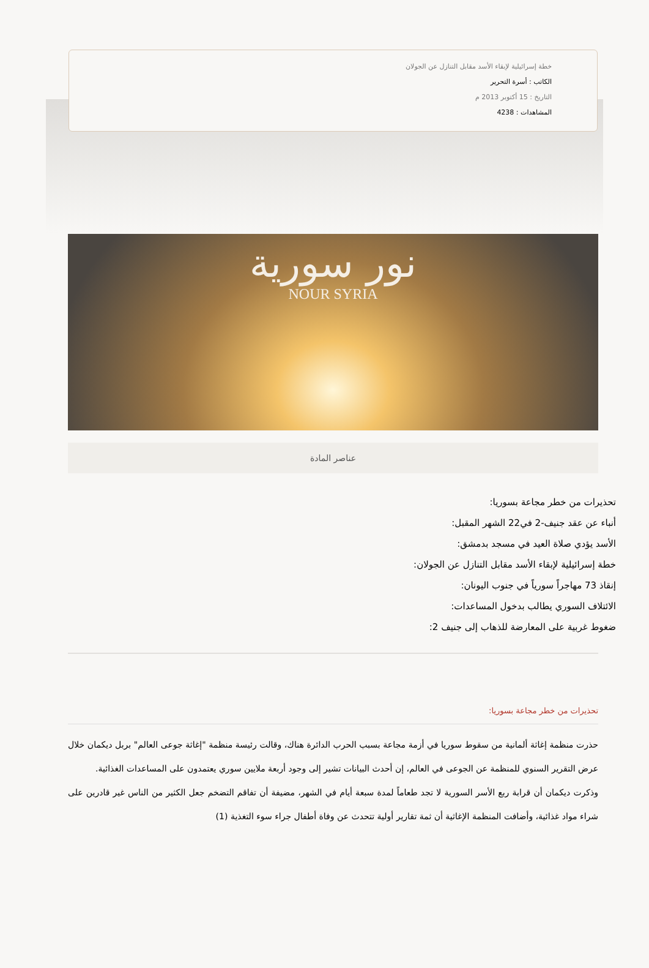خطة إسرائيلية لإبقاء الأسد مقابل التنازل عن الجولان
الكاتب : أسرة التحرير
التاريخ : 15 أكتوبر 2013 م
المشاهدات : 4238
نور سورية
NOUR SYRIA
عناصر المادة
تحذيرات من خطر مجاعة بسوريا:
أنباء عن عقد جنيف-2 في22 الشهر المقبل:
الأسد يؤدي صلاة العيد في مسجد بدمشق:
خطة إسرائيلية لإبقاء الأسد مقابل التنازل عن الجولان:
إنقاذ 73 مهاجراً سورياً في جنوب اليونان:
الائتلاف السوري يطالب بدخول المساعدات:
ضغوط غربية على المعارضة للذهاب إلى جنيف 2:
تحذيرات من خطر مجاعة بسوريا:
حذرت منظمة إغاثة ألمانية من سقوط سوريا في أزمة مجاعة بسبب الحرب الدائرة هناك، وقالت رئيسة منظمة "إغاثة جوعى العالم" بربل ديكمان خلال عرض التقرير السنوي للمنظمة عن الجوعى في العالم، إن أحدث البيانات تشير إلى وجود أربعة ملايين سوري يعتمدون على المساعدات الغذائية.
وذكرت ديكمان أن قرابة ربع الأسر السورية لا تجد طعاماً لمدة سبعة أيام في الشهر، مضيفة أن تفاقم التضخم جعل الكثير من الناس غير قادرين على شراء مواد غذائية، وأضافت المنظمة الإغاثية أن ثمة تقارير أولية تتحدث عن وفاة أطفال جراء سوء التغذية (1)